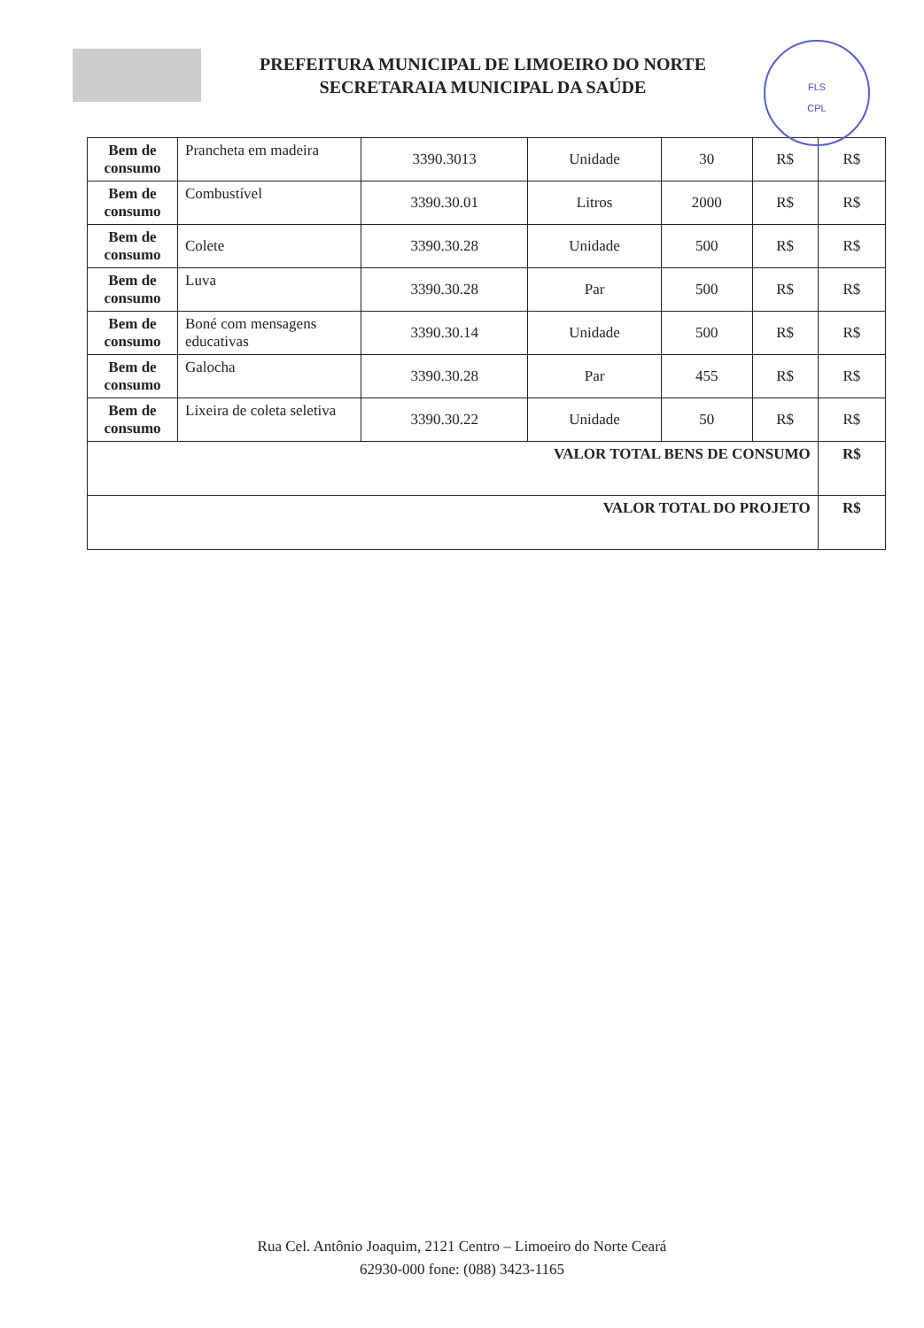PREFEITURA MUNICIPAL DE LIMOEIRO DO NORTE
SECRETARAIA MUNICIPAL DA SAÚDE
FLS
CPL
| Bem de consumo | Prancheta em madeira | 3390.3013 | Unidade | 30 | R$ | R$ |
| Bem de consumo | Combustível | 3390.30.01 | Litros | 2000 | R$ | R$ |
| Bem de consumo | Colete | 3390.30.28 | Unidade | 500 | R$ | R$ |
| Bem de consumo | Luva | 3390.30.28 | Par | 500 | R$ | R$ |
| Bem de consumo | Boné com mensagens educativas | 3390.30.14 | Unidade | 500 | R$ | R$ |
| Bem de consumo | Galocha | 3390.30.28 | Par | 455 | R$ | R$ |
| Bem de consumo | Lixeira de coleta seletiva | 3390.30.22 | Unidade | 50 | R$ | R$ |
| VALOR TOTAL BENS DE CONSUMO | | | | | | R$ |
| VALOR TOTAL DO PROJETO | | | | | | R$ |
Rua Cel. Antônio Joaquim, 2121 Centro – Limoeiro do Norte Ceará
62930-000 fone: (088) 3423-1165